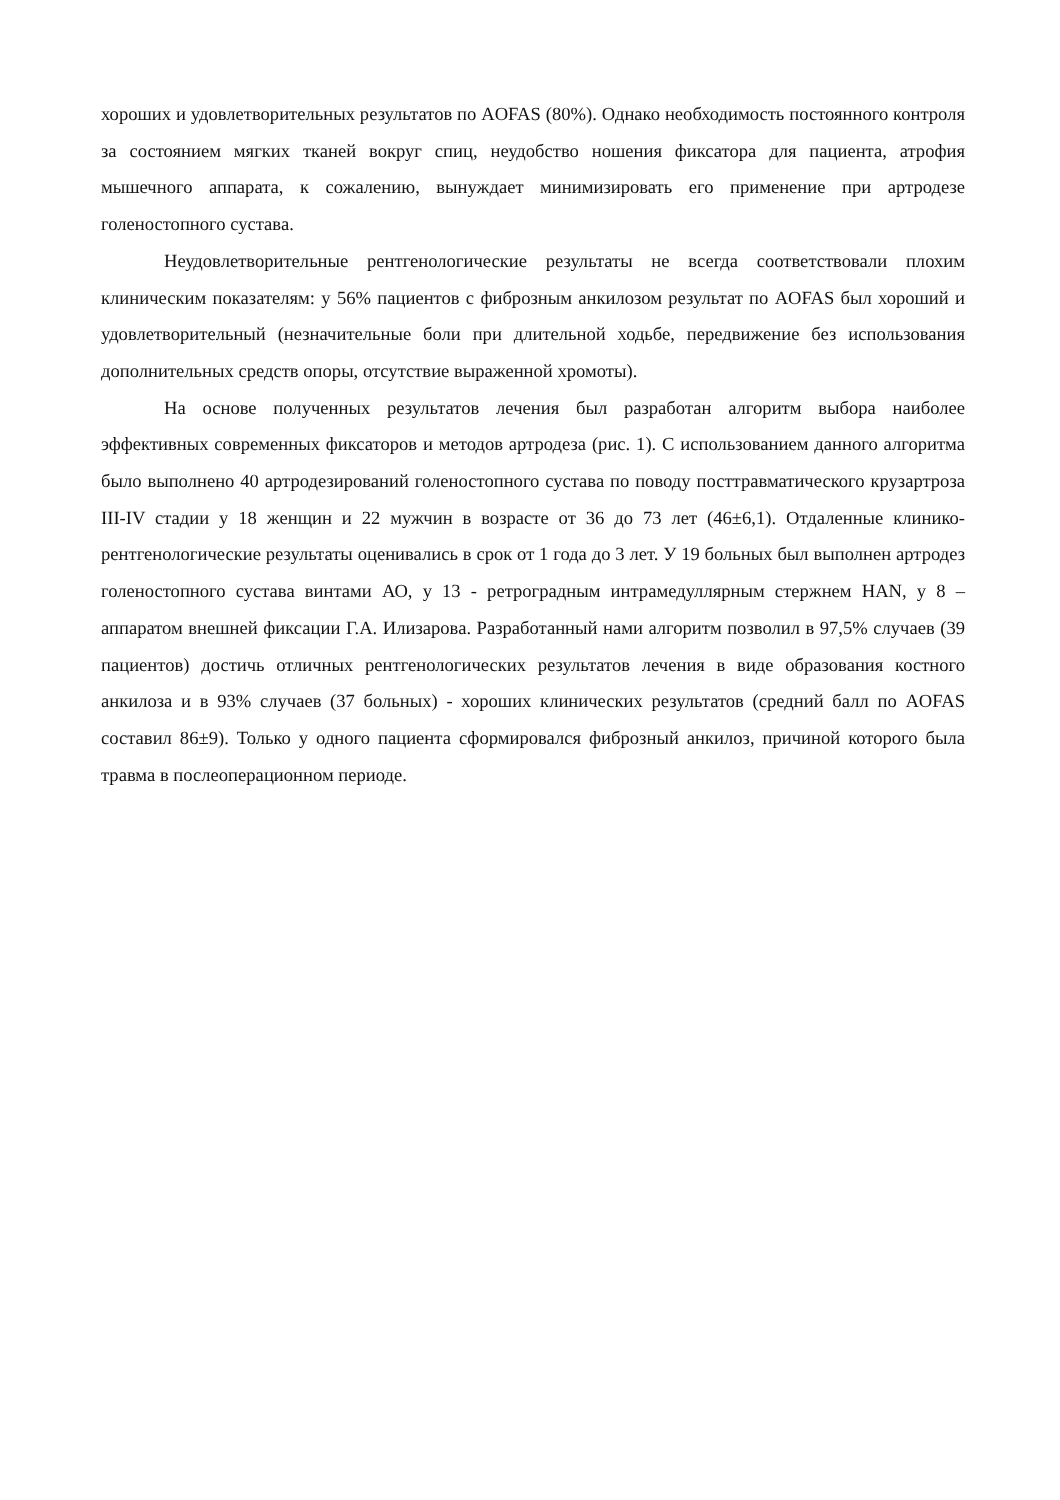хороших и удовлетворительных результатов по AOFAS (80%). Однако необходимость постоянного контроля за состоянием мягких тканей вокруг спиц, неудобство ношения фиксатора для пациента, атрофия мышечного аппарата, к сожалению, вынуждает минимизировать его применение при артродезе голеностопного сустава.
Неудовлетворительные рентгенологические результаты не всегда соответствовали плохим клиническим показателям: у 56% пациентов с фиброзным анкилозом результат по AOFAS был хороший и удовлетворительный (незначительные боли при длительной ходьбе, передвижение без использования дополнительных средств опоры, отсутствие выраженной хромоты).
На основе полученных результатов лечения был разработан алгоритм выбора наиболее эффективных современных фиксаторов и методов артродеза (рис. 1). С использованием данного алгоритма было выполнено 40 артродезирований голеностопного сустава по поводу посттравматического крузартроза III-IV стадии у 18 женщин и 22 мужчин в возрасте от 36 до 73 лет (46±6,1). Отдаленные клинико-рентгенологические результаты оценивались в срок от 1 года до 3 лет. У 19 больных был выполнен артродез голеностопного сустава винтами АО, у 13 - ретроградным интрамедуллярным стержнем HAN, у 8 – аппаратом внешней фиксации Г.А. Илизарова. Разработанный нами алгоритм позволил в 97,5% случаев (39 пациентов) достичь отличных рентгенологических результатов лечения в виде образования костного анкилоза и в 93% случаев (37 больных) - хороших клинических результатов (средний балл по AOFAS составил 86±9). Только у одного пациента сформировался фиброзный анкилоз, причиной которого была травма в послеоперационном периоде.